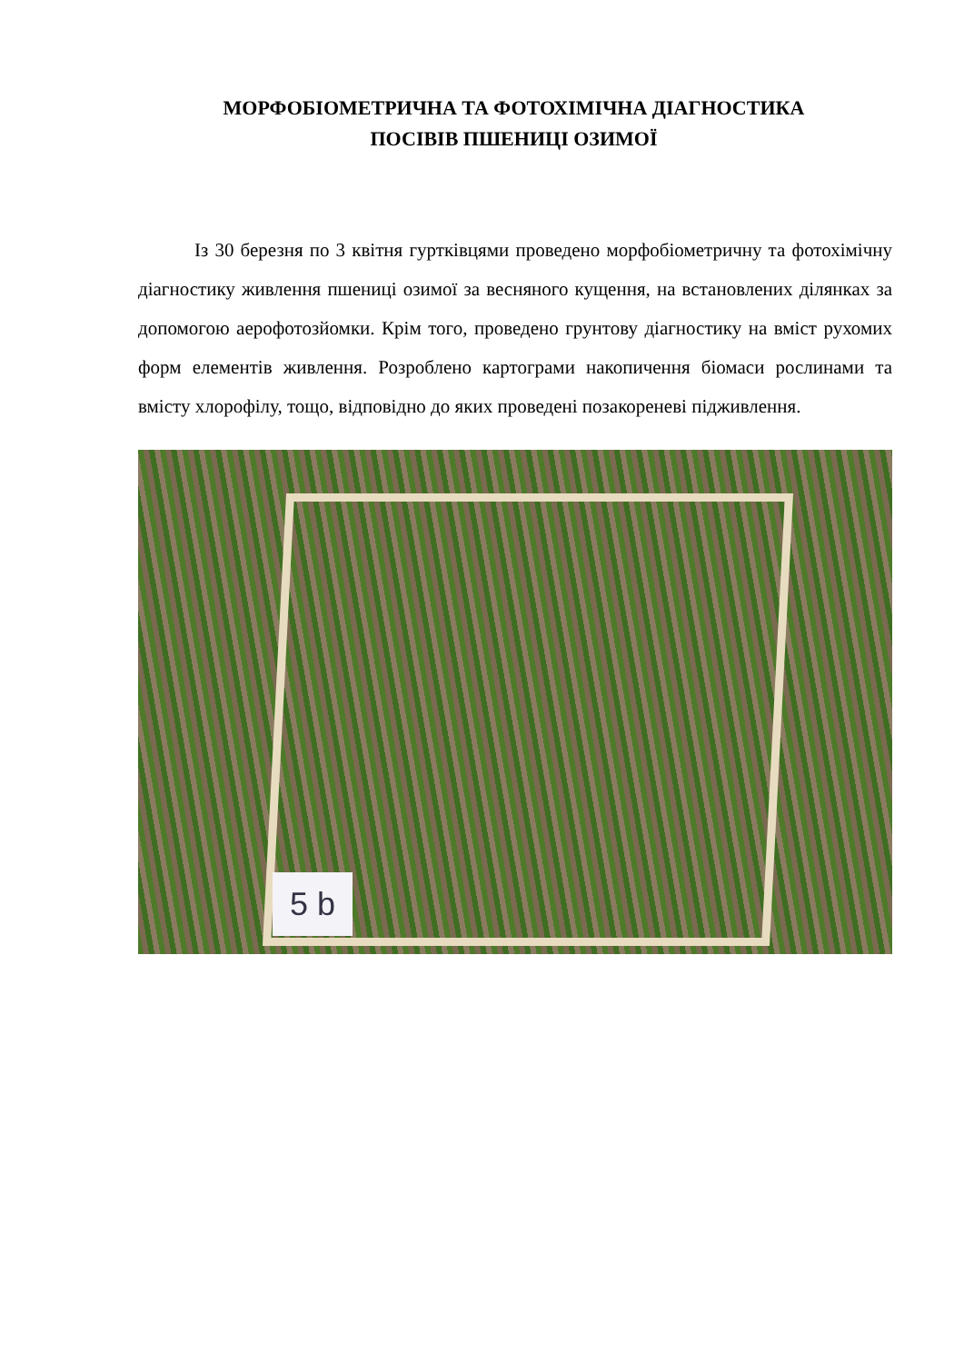МОРФОБІОМЕТРИЧНА ТА ФОТОХІМІЧНА ДІАГНОСТИКА
ПОСІВІВ ПШЕНИЦІ ОЗИМОЇ
Із 30 березня по 3 квітня гуртківцями проведено морфобіометричну та фотохімічну діагностику живлення пшениці озимої за весняного кущення, на встановлених ділянках за допомогою аерофотозйомки. Крім того, проведено грунтову діагностику на вміст рухомих форм елементів живлення. Розроблено картограми накопичення біомаси рослинами та вмісту хлорофілу, тощо, відповідно до яких проведені позакореневі підживлення.
5 b